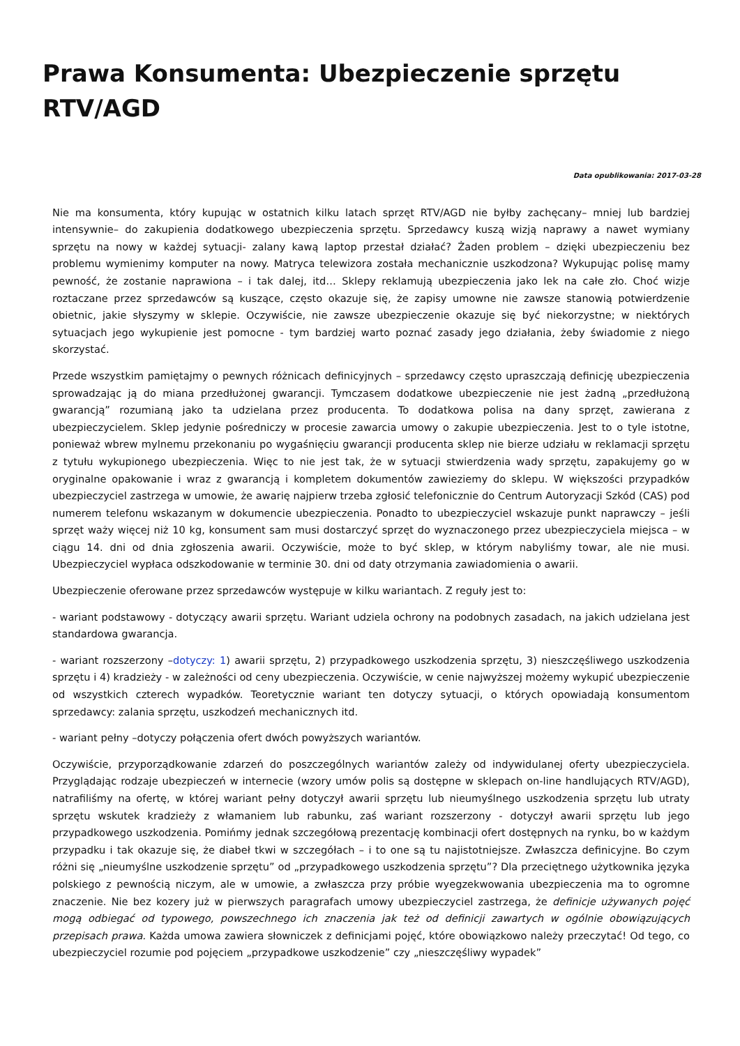Prawa Konsumenta: Ubezpieczenie sprzętu RTV/AGD
Data opublikowania: 2017-03-28
Nie ma konsumenta, który kupując w ostatnich kilku latach sprzęt RTV/AGD nie byłby zachęcany– mniej lub bardziej intensywnie– do zakupienia dodatkowego ubezpieczenia sprzętu. Sprzedawcy kuszą wizją naprawy a nawet wymiany sprzętu na nowy w każdej sytuacji- zalany kawą laptop przestał działać? Żaden problem – dzięki ubezpieczeniu bez problemu wymienimy komputer na nowy. Matryca telewizora została mechanicznie uszkodzona? Wykupując polisę mamy pewność, że zostanie naprawiona – i tak dalej, itd… Sklepy reklamują ubezpieczenia jako lek na całe zło. Choć wizje roztaczane przez sprzedawców są kuszące, często okazuje się, że zapisy umowne nie zawsze stanowią potwierdzenie obietnic, jakie słyszymy w sklepie. Oczywiście, nie zawsze ubezpieczenie okazuje się być niekorzystne; w niektórych sytuacjach jego wykupienie jest pomocne - tym bardziej warto poznać zasady jego działania, żeby świadomie z niego skorzystać.
Przede wszystkim pamiętajmy o pewnych różnicach definicyjnych – sprzedawcy często upraszczają definicję ubezpieczenia sprowadzając ją do miana przedłużonej gwarancji. Tymczasem dodatkowe ubezpieczenie nie jest żadną „przedłużoną gwarancją” rozumianą jako ta udzielana przez producenta. To dodatkowa polisa na dany sprzęt, zawierana z ubezpieczycielem. Sklep jedynie pośredniczy w procesie zawarcia umowy o zakupie ubezpieczenia. Jest to o tyle istotne, ponieważ wbrew mylnemu przekonaniu po wygaśnięciu gwarancji producenta sklep nie bierze udziału w reklamacji sprzętu z tytułu wykupionego ubezpieczenia. Więc to nie jest tak, że w sytuacji stwierdzenia wady sprzętu, zapakujemy go w oryginalne opakowanie i wraz z gwarancją i kompletem dokumentów zawieziemy do sklepu. W większości przypadków ubezpieczyciel zastrzega w umowie, że awarię najpierw trzeba zgłosić telefonicznie do Centrum Autoryzacji Szkód (CAS) pod numerem telefonu wskazanym w dokumencie ubezpieczenia. Ponadto to ubezpieczyciel wskazuje punkt naprawczy – jeśli sprzęt waży więcej niż 10 kg, konsument sam musi dostarczyć sprzęt do wyznaczonego przez ubezpieczyciela miejsca – w ciągu 14. dni od dnia zgłoszenia awarii. Oczywiście, może to być sklep, w którym nabyliśmy towar, ale nie musi. Ubezpieczyciel wypłaca odszkodowanie w terminie 30. dni od daty otrzymania zawiadomienia o awarii.
Ubezpieczenie oferowane przez sprzedawców występuje w kilku wariantach. Z reguły jest to:
- wariant podstawowy - dotyczący awarii sprzętu. Wariant udziela ochrony na podobnych zasadach, na jakich udzielana jest standardowa gwarancja.
- wariant rozszerzony –dotyczy: 1) awarii sprzętu, 2) przypadkowego uszkodzenia sprzętu, 3) nieszczęśliwego uszkodzenia sprzętu i 4) kradzieży - w zależności od ceny ubezpieczenia. Oczywiście, w cenie najwyższej możemy wykupić ubezpieczenie od wszystkich czterech wypadków. Teoretycznie wariant ten dotyczy sytuacji, o których opowiadają konsumentom sprzedawcy: zalania sprzętu, uszkodzeń mechanicznych itd.
- wariant pełny –dotyczy połączenia ofert dwóch powyższych wariantów.
Oczywiście, przyporządkowanie zdarzeń do poszczególnych wariantów zależy od indywidulanej oferty ubezpieczyciela. Przyglądając rodzaje ubezpieczeń w internecie (wzory umów polis są dostępne w sklepach on-line handlujących RTV/AGD), natrafiliśmy na ofertę, w której wariant pełny dotyczył awarii sprzętu lub nieumyślnego uszkodzenia sprzętu lub utraty sprzętu wskutek kradzieży z włamaniem lub rabunku, zaś wariant rozszerzony - dotyczył awarii sprzętu lub jego przypadkowego uszkodzenia. Pomińmy jednak szczegółową prezentację kombinacji ofert dostępnych na rynku, bo w każdym przypadku i tak okazuje się, że diabeł tkwi w szczegółach – i to one są tu najistotniejsze. Zwłaszcza definicyjne. Bo czym różni się „nieumyślne uszkodzenie sprzętu” od „przypadkowego uszkodzenia sprzętu”? Dla przeciętnego użytkownika języka polskiego z pewnością niczym, ale w umowie, a zwłaszcza przy próbie wyegzekwowania ubezpieczenia ma to ogromne znaczenie. Nie bez kozery już w pierwszych paragrafach umowy ubezpieczyciel zastrzega, że definicje używanych pojęć mogą odbiegać od typowego, powszechnego ich znaczenia jak też od definicji zawartych w ogólnie obowiązujących przepisach prawa. Każda umowa zawiera słowniczek z definicjami pojęć, które obowiązkowo należy przeczytać! Od tego, co ubezpieczyciel rozumie pod pojęciem „przypadkowe uszkodzenie” czy „nieszczęśliwy wypadek”